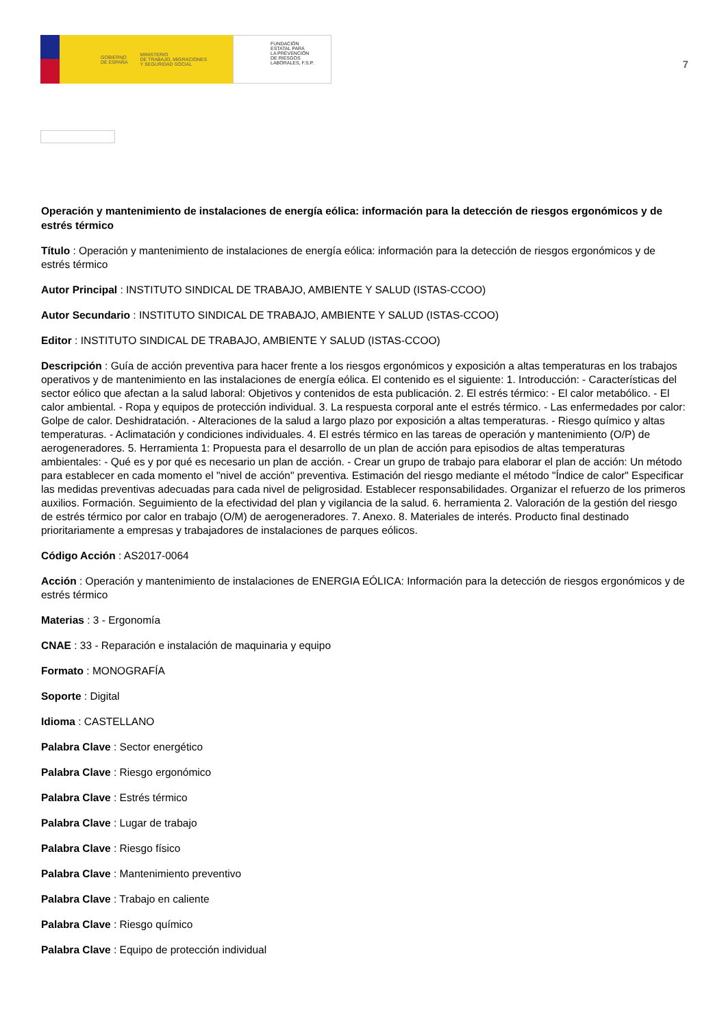GOBIERNO
DE ESPAÑA MINISTERIO
DE TRABAJO, MIGRACIONES
Y SEGURIDAD SOCIAL
FUNDACIÓN
ESTATAL PARA
LA PREVENCIÓN
DE RIESGOS
LABORALES, F.S.P.
7
Operación y mantenimiento de instalaciones de energía eólica: información para la detección de riesgos ergonómicos y de estrés térmico
Título : Operación y mantenimiento de instalaciones de energía eólica: información para la detección de riesgos ergonómicos y de estrés térmico
Autor Principal : INSTITUTO SINDICAL DE TRABAJO, AMBIENTE Y SALUD (ISTAS-CCOO)
Autor Secundario : INSTITUTO SINDICAL DE TRABAJO, AMBIENTE Y SALUD (ISTAS-CCOO)
Editor : INSTITUTO SINDICAL DE TRABAJO, AMBIENTE Y SALUD (ISTAS-CCOO)
Descripción : Guía de acción preventiva para hacer frente a los riesgos ergonómicos y exposición a altas temperaturas en los trabajos operativos y de mantenimiento en las instalaciones de energía eólica. El contenido es el siguiente: 1. Introducción: - Características del sector eólico que afectan a la salud laboral: Objetivos y contenidos de esta publicación. 2. El estrés térmico: - El calor metabólico. - El calor ambiental. - Ropa y equipos de protección individual. 3. La respuesta corporal ante el estrés térmico. - Las enfermedades por calor: Golpe de calor. Deshidratación. - Alteraciones de la salud a largo plazo por exposición a altas temperaturas. - Riesgo químico y altas temperaturas. - Aclimatación y condiciones individuales. 4. El estrés térmico en las tareas de operación y mantenimiento (O/P) de aerogeneradores. 5. Herramienta 1: Propuesta para el desarrollo de un plan de acción para episodios de altas temperaturas ambientales: - Qué es y por qué es necesario un plan de acción. - Crear un grupo de trabajo para elaborar el plan de acción: Un método para establecer en cada momento el "nivel de acción" preventiva. Estimación del riesgo mediante el método "Índice de calor" Especificar las medidas preventivas adecuadas para cada nivel de peligrosidad. Establecer responsabilidades. Organizar el refuerzo de los primeros auxilios. Formación. Seguimiento de la efectividad del plan y vigilancia de la salud. 6. herramienta 2. Valoración de la gestión del riesgo de estrés térmico por calor en trabajo (O/M) de aerogeneradores. 7. Anexo. 8. Materiales de interés. Producto final destinado prioritariamente a empresas y trabajadores de instalaciones de parques eólicos.
Código Acción : AS2017-0064
Acción : Operación y mantenimiento de instalaciones de ENERGIA EÓLICA: Información para la detección de riesgos ergonómicos y de estrés térmico
Materias : 3 - Ergonomía
CNAE : 33 - Reparación e instalación de maquinaria y equipo
Formato : MONOGRAFÍA
Soporte : Digital
Idioma : CASTELLANO
Palabra Clave : Sector energético
Palabra Clave : Riesgo ergonómico
Palabra Clave : Estrés térmico
Palabra Clave : Lugar de trabajo
Palabra Clave : Riesgo físico
Palabra Clave : Mantenimiento preventivo
Palabra Clave : Trabajo en caliente
Palabra Clave : Riesgo químico
Palabra Clave : Equipo de protección individual